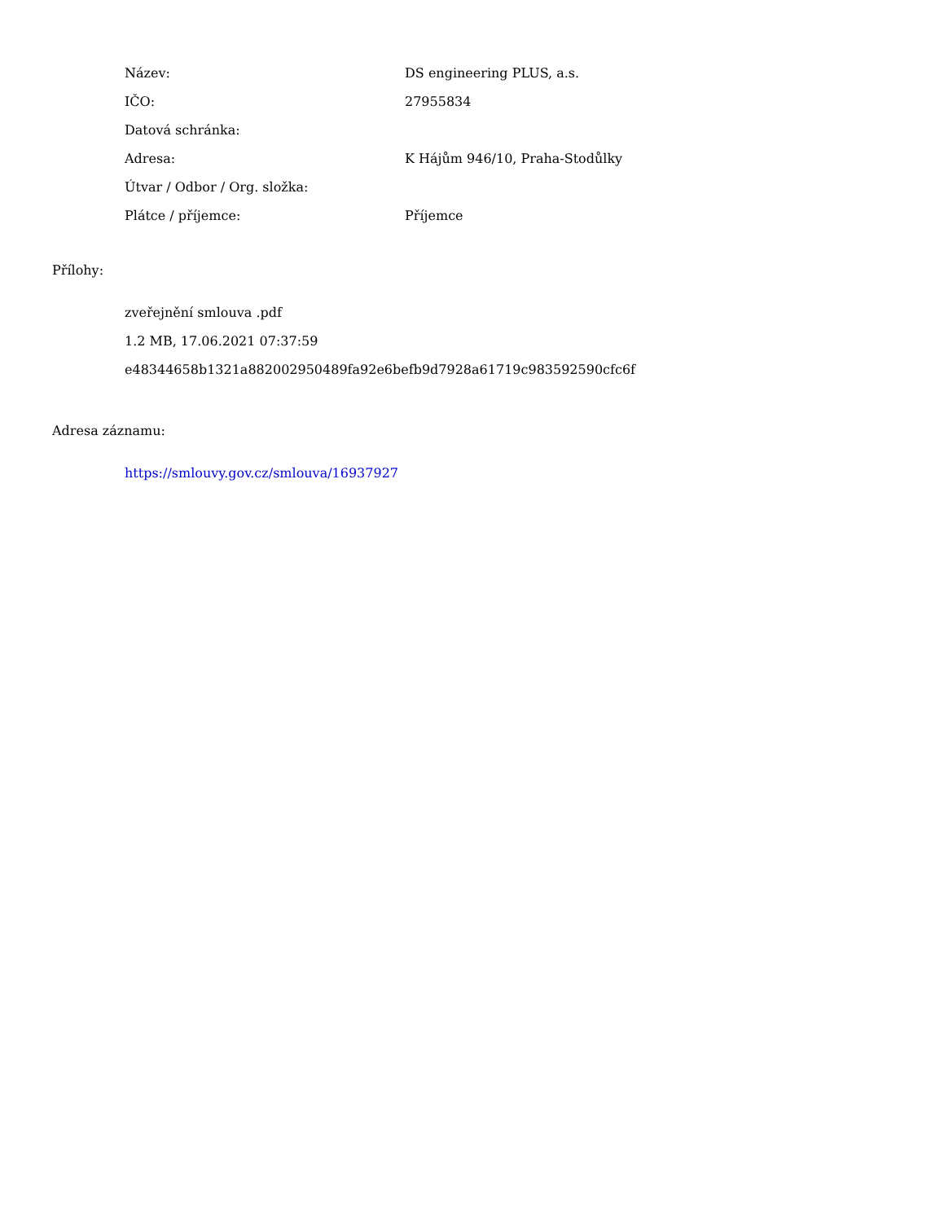| Název: | DS engineering PLUS, a.s. |
| IČO: | 27955834 |
| Datová schránka: | |
| Adresa: | K Hájům 946/10, Praha-Stodůlky |
| Útvar / Odbor / Org. složka: | |
| Plátce / příjemce: | Příjemce |
Přílohy:
zveřejnění smlouva .pdf
1.2 MB, 17.06.2021 07:37:59
e48344658b1321a882002950489fa92e6befb9d7928a61719c983592590cfc6f
Adresa záznamu:
https://smlouvy.gov.cz/smlouva/16937927